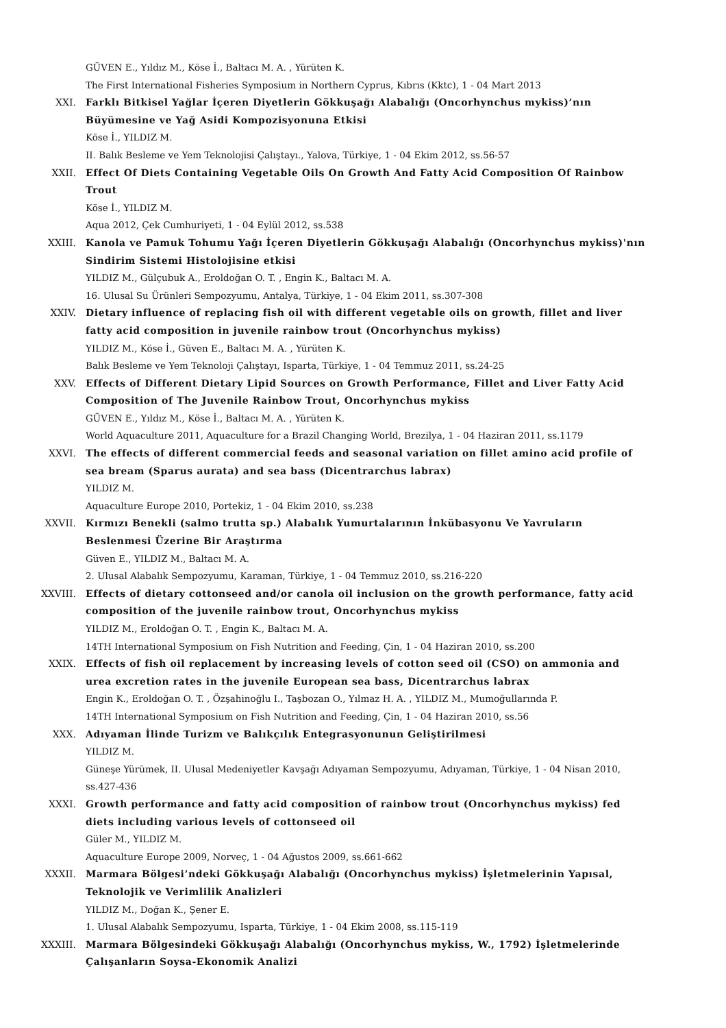GÜVEN E., Yıldız M., Köse İ., Baltacı M. A. , Yürüten K.
The First International Fisheries Symposium in Northern Cyprus, Kıbrıs (Kktc), 1 - 04 Mart 2013
XXI. Farklı Bitkisel Yağlar İçeren Diyetlerin Gökkuşağı Alabalığı (Oncorhynchus mykiss)’nın Büyümesine ve Yağ Asidi Kompozisyonuna Etkisi
Köse İ., YILDIZ M.
II. Balık Besleme ve Yem Teknolojisi Çalıştayı., Yalova, Türkiye, 1 - 04 Ekim 2012, ss.56-57
XXII. Effect Of Diets Containing Vegetable Oils On Growth And Fatty Acid Composition Of Rainbow Trout
Köse İ., YILDIZ M.
Aqua 2012, Çek Cumhuriyeti, 1 - 04 Eylül 2012, ss.538
XXIII. Kanola ve Pamuk Tohumu Yağı İçeren Diyetlerin Gökkuşağı Alabalığı (Oncorhynchus mykiss)'nın Sindirim Sistemi Histolojisine etkisi
YILDIZ M., Gülçubuk A., Eroldoğan O. T. , Engin K., Baltacı M. A.
16. Ulusal Su Ürünleri Sempozyumu, Antalya, Türkiye, 1 - 04 Ekim 2011, ss.307-308
XXIV. Dietary influence of replacing fish oil with different vegetable oils on growth, fillet and liver fatty acid composition in juvenile rainbow trout (Oncorhynchus mykiss)
YILDIZ M., Köse İ., Güven E., Baltacı M. A. , Yürüten K.
Balık Besleme ve Yem Teknoloji Çalıştayı, Isparta, Türkiye, 1 - 04 Temmuz 2011, ss.24-25
XXV. Effects of Different Dietary Lipid Sources on Growth Performance, Fillet and Liver Fatty Acid Composition of The Juvenile Rainbow Trout, Oncorhynchus mykiss
GÜVEN E., Yıldız M., Köse İ., Baltacı M. A. , Yürüten K.
World Aquaculture 2011, Aquaculture for a Brazil Changing World, Brezilya, 1 - 04 Haziran 2011, ss.1179
XXVI. The effects of different commercial feeds and seasonal variation on fillet amino acid profile of sea bream (Sparus aurata) and sea bass (Dicentrarchus labrax)
YILDIZ M.
Aquaculture Europe 2010, Portekiz, 1 - 04 Ekim 2010, ss.238
XXVII. Kırmızı Benekli (salmo trutta sp.) Alabalık Yumurtalarının İnkübasyonu Ve Yavruların Beslenmesi Üzerine Bir Araştırma
Güven E., YILDIZ M., Baltacı M. A.
2. Ulusal Alabalık Sempozyumu, Karaman, Türkiye, 1 - 04 Temmuz 2010, ss.216-220
XXVIII. Effects of dietary cottonseed and/or canola oil inclusion on the growth performance, fatty acid composition of the juvenile rainbow trout, Oncorhynchus mykiss
YILDIZ M., Eroldoğan O. T. , Engin K., Baltacı M. A.
14TH International Symposium on Fish Nutrition and Feeding, Çin, 1 - 04 Haziran 2010, ss.200
XXIX. Effects of fish oil replacement by increasing levels of cotton seed oil (CSO) on ammonia and urea excretion rates in the juvenile European sea bass, Dicentrarchus labrax
Engin K., Eroldoğan O. T. , Özşahinoğlu I., Taşbozan O., Yılmaz H. A. , YILDIZ M., Mumoğullarında P.
14TH International Symposium on Fish Nutrition and Feeding, Çin, 1 - 04 Haziran 2010, ss.56
XXX. Adıyaman İlinde Turizm ve Balıkçılık Entegrasyonunun Geliştirilmesi
YILDIZ M.
Güneşe Yürümek, II. Ulusal Medeniyetler Kavşağı Adıyaman Sempozyumu, Adıyaman, Türkiye, 1 - 04 Nisan 2010, ss.427-436
XXXI. Growth performance and fatty acid composition of rainbow trout (Oncorhynchus mykiss) fed diets including various levels of cottonseed oil
Güler M., YILDIZ M.
Aquaculture Europe 2009, Norveç, 1 - 04 Ağustos 2009, ss.661-662
XXXII. Marmara Bölgesi’ndeki Gökkuşağı Alabalığı (Oncorhynchus mykiss) İşletmelerinin Yapısal, Teknolojik ve Verimlilik Analizleri
YILDIZ M., Doğan K., Şener E.
1. Ulusal Alabalık Sempozyumu, Isparta, Türkiye, 1 - 04 Ekim 2008, ss.115-119
XXXIII. Marmara Bölgesindeki Gökkuşağı Alabalığı (Oncorhynchus mykiss, W., 1792) İşletmelerinde Çalışanların Soysa-Ekonomik Analizi